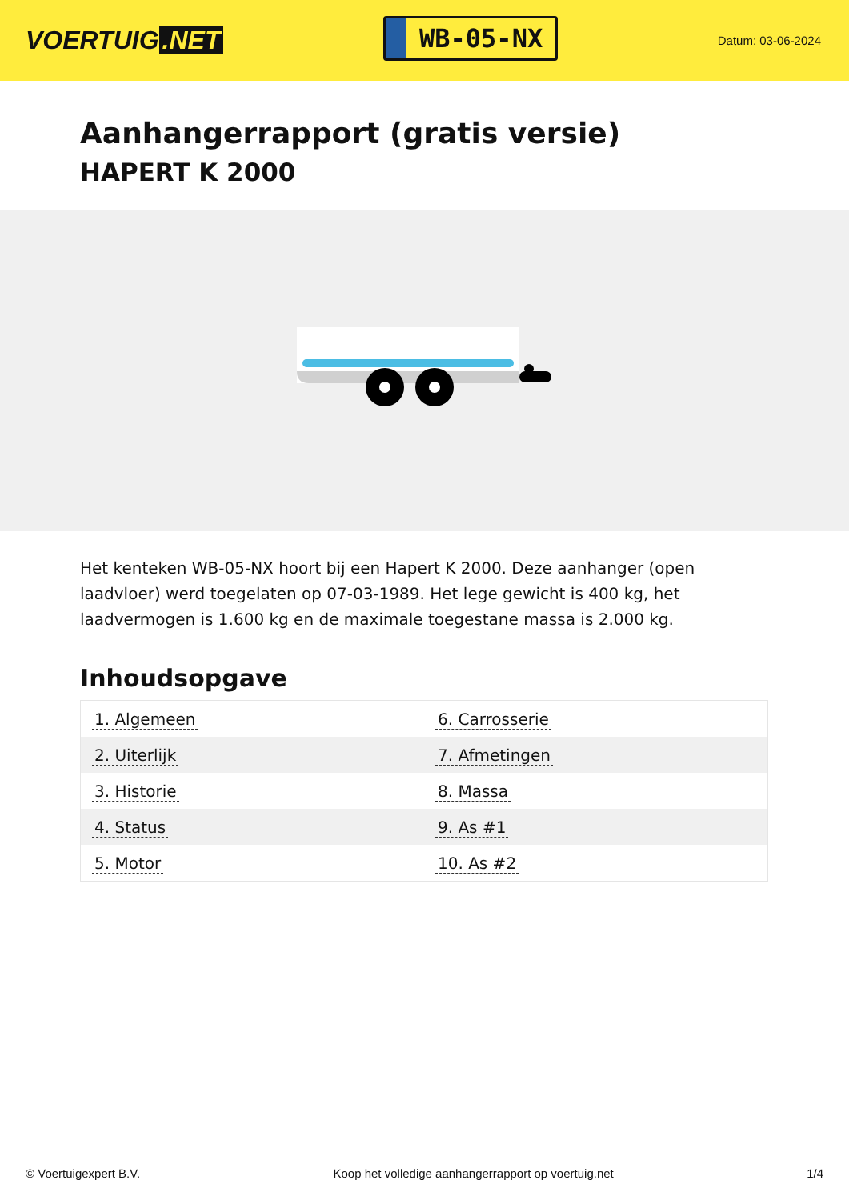VOERTUIG.NET
WB-05-NX
Datum: 03-06-2024
Aanhangerrapport (gratis versie)
HAPERT K 2000
Het kenteken WB-05-NX hoort bij een Hapert K 2000. Deze aanhanger (open laadvloer) werd toegelaten op 07-03-1989. Het lege gewicht is 400 kg, het laadvermogen is 1.600 kg en de maximale toegestane massa is 2.000 kg.
Inhoudsopgave
| 1. Algemeen | 6. Carrosserie |
| 2. Uiterlijk | 7. Afmetingen |
| 3. Historie | 8. Massa |
| 4. Status | 9. As #1 |
| 5. Motor | 10. As #2 |
© Voertuigexpert B.V. Koop het volledige aanhangerrapport op voertuig.net
1/4